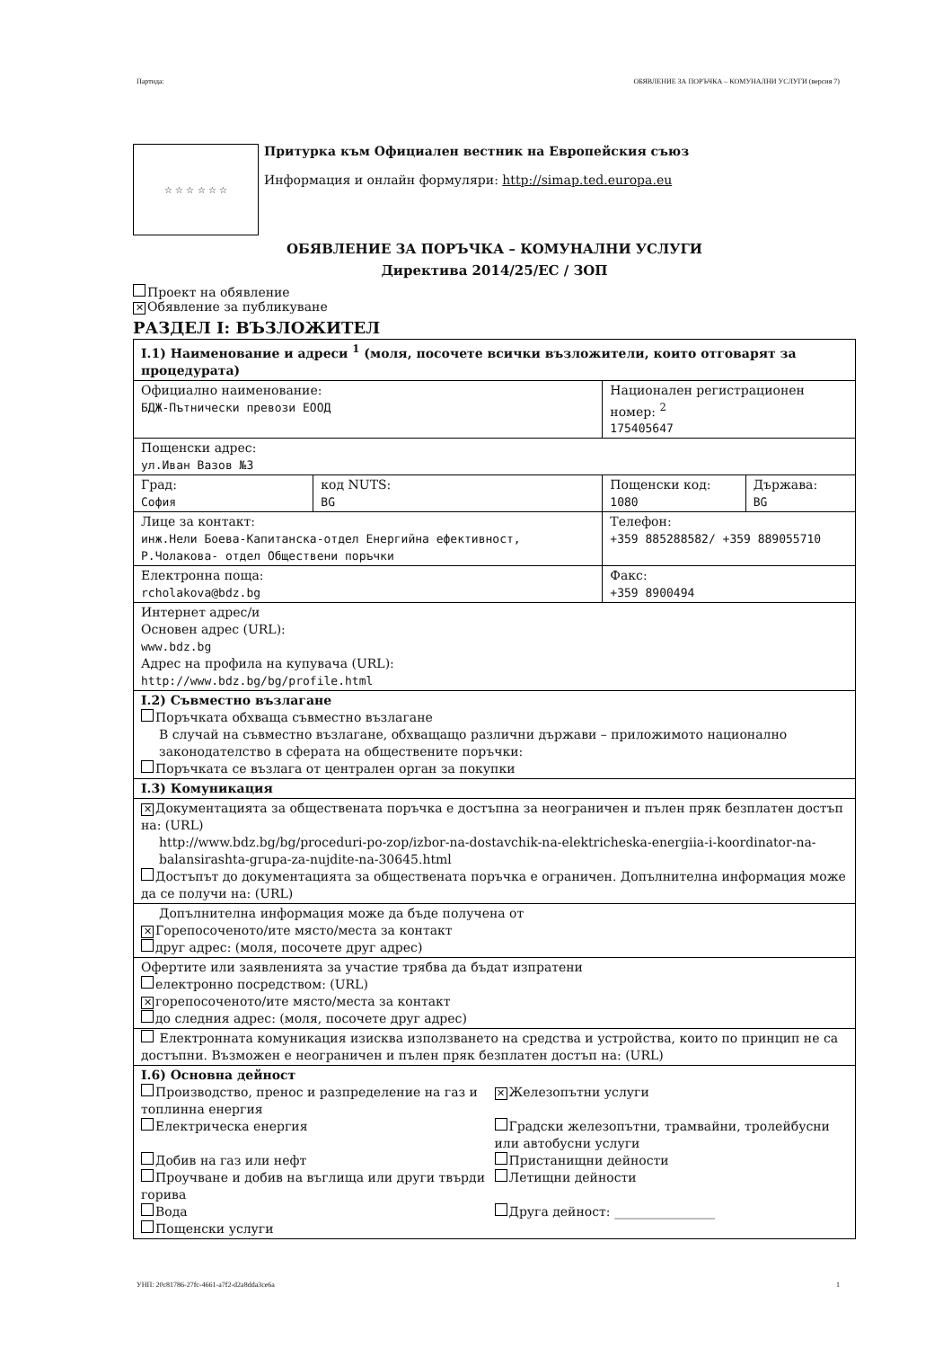Партида: ОБЯВЛЕНИЕ ЗА ПОРЪЧКА – КОМУНАЛНИ УСЛУГИ (версия 7)
☆ ☆ ☆ ☆ ☆ ☆
Притурка към Официален вестник на Европейския съюз
Информация и онлайн формуляри: http://simap.ted.europa.eu
ОБЯВЛЕНИЕ ЗА ПОРЪЧКА – КОМУНАЛНИ УСЛУГИ
Директива 2014/25/ЕС / ЗОП
Проект на обявление
✕ Обявление за публикуване
РАЗДЕЛ I: ВЪЗЛОЖИТЕЛ
| I.1) Наименование и адреси <sup>1</sup> (моля, посочете всички възложители, които отговарят за процедурата) | | | |
| Официално наименование: БДЖ-Пътнически превози ЕООД | | Национален регистрационен номер: <sup>2</sup> 175405647 | |
| Пощенски адрес: ул.Иван Вазов №3 | | | |
| Град: София | код NUTS: BG | Пощенски код: 1080 | Държава: BG |
| Лице за контакт: инж.Нели Боева-Капитанска-отдел Енергийна ефективност, Р.Чолакова- отдел Обществени поръчки | | Телефон: +359 885288582/ +359 889055710 | |
| Електронна поща: rcholakova@bdz.bg | | Факс: +359 8900494 | |
| Интернет адрес/и Основен адрес (URL): www.bdz.bg Адрес на профила на купувача (URL): http://www.bdz.bg/bg/profile.html | | | |
| I.2) Съвместно възлагане Поръчката обхваща съвместно възлагане В случай на съвместно възлагане, обхващащо различни държави – приложимото национално законодателство в сферата на обществените поръчки: Поръчката се възлага от централен орган за покупки | | | |
| I.3) Комуникация | | | |
| ✕ Документацията за обществената поръчка е достъпна за неограничен и пълен пряк безплатен достъп на: (URL) http://www.bdz.bg/bg/proceduri-po-zop/izbor-na-dostavchik-na-elektricheska-energiia-i-koordinator-na-balansirashta-grupa-za-nujdite-na-30645.html Достъпът до документацията за обществената поръчка е ограничен. Допълнителна информация може да се получи на: (URL) | | | |
| Допълнителна информация може да бъде получена от ✕ Горепосоченото/ите място/места за контакт друг адрес: (моля, посочете друг адрес) | | | |
| Офертите или заявленията за участие трябва да бъдат изпратени електронно посредством: (URL) ✕ горепосоченото/ите място/места за контакт до следния адрес: (моля, посочете друг адрес) | | | |
| Електронната комуникация изисква използването на средства и устройства, които по принцип не са достъпни. Възможен е неограничен и пълен пряк безплатен достъп на: (URL) | | | |
| I.6) Основна дейност Производство, пренос и разпределение на газ и топлинна енергия Електрическа енергия Добив на газ или нефт Проучване и добив на въглища или други твърди горива Вода Пощенски услуги ✕ Железопътни услуги Градски железопътни, трамвайни, тролейбусни или автобусни услуги Пристанищни дейности Летищни дейности Друга дейност: ________________ | | | |
УНП: 20c81786-27fc-4661-a7f2-d2a8dda3ce6a 1